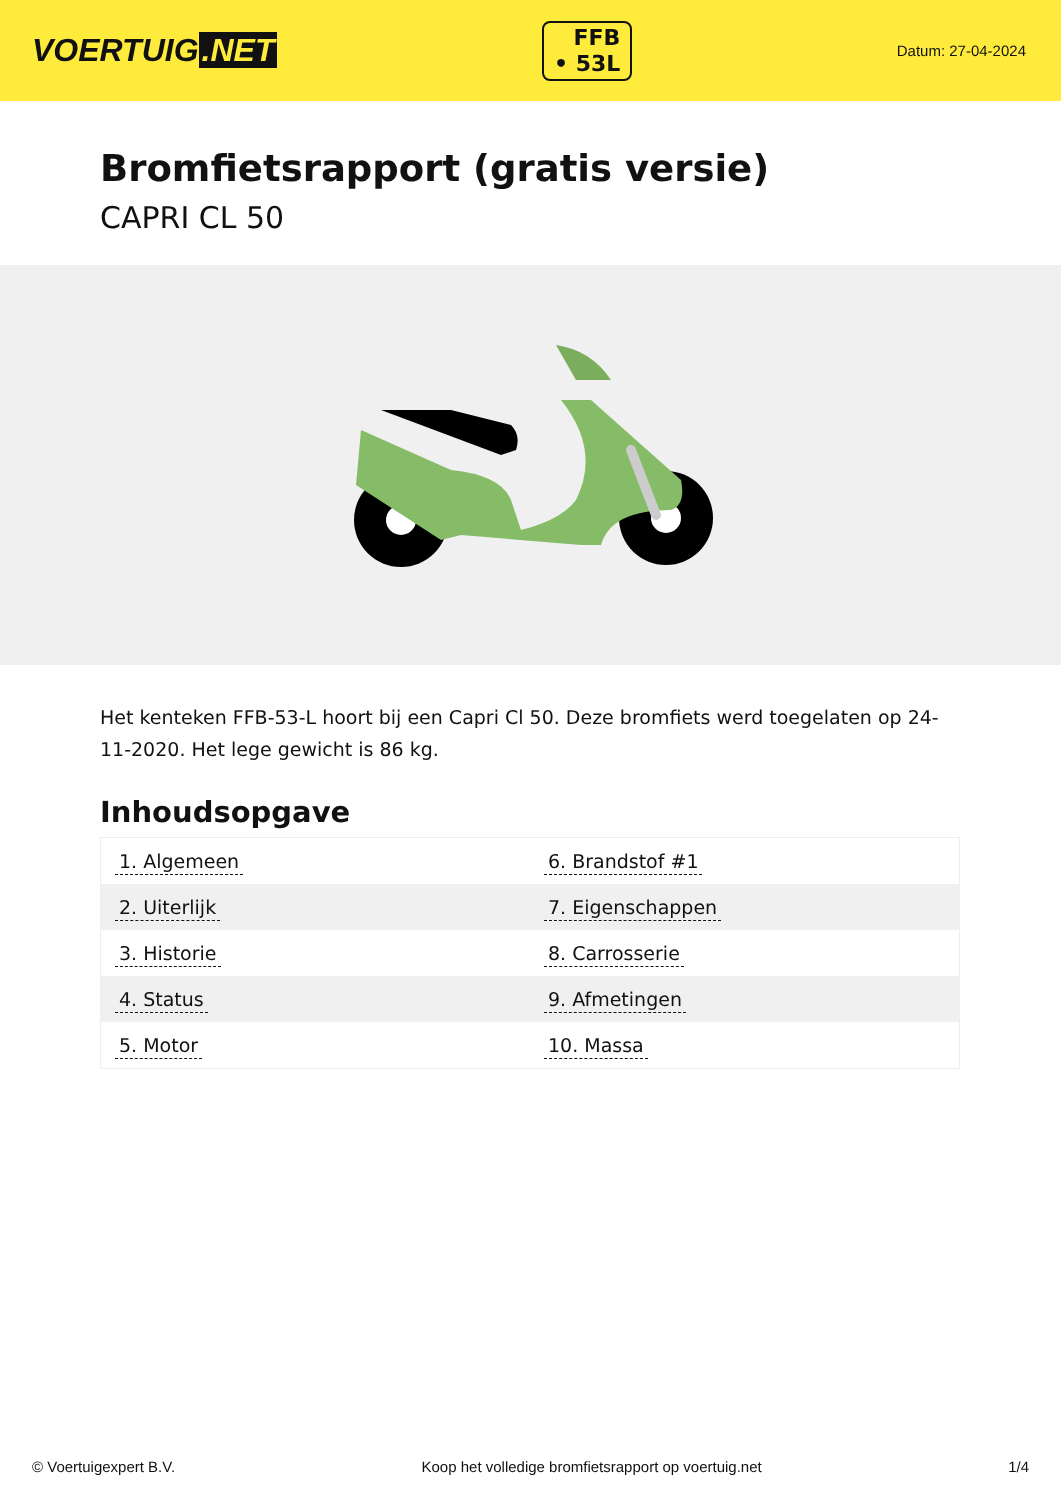VOERTUIG.NET
FFB
• 53L
Datum: 27-04-2024
Bromfietsrapport (gratis versie)
CAPRI CL 50
Het kenteken FFB-53-L hoort bij een Capri Cl 50. Deze bromfiets werd toegelaten op 24-11-2020. Het lege gewicht is 86 kg.
Inhoudsopgave
| 1. Algemeen | 6. Brandstof #1 |
| 2. Uiterlijk | 7. Eigenschappen |
| 3. Historie | 8. Carrosserie |
| 4. Status | 9. Afmetingen |
| 5. Motor | 10. Massa |
© Voertuigexpert B.V. Koop het volledige bromfietsrapport op voertuig.net
1/4